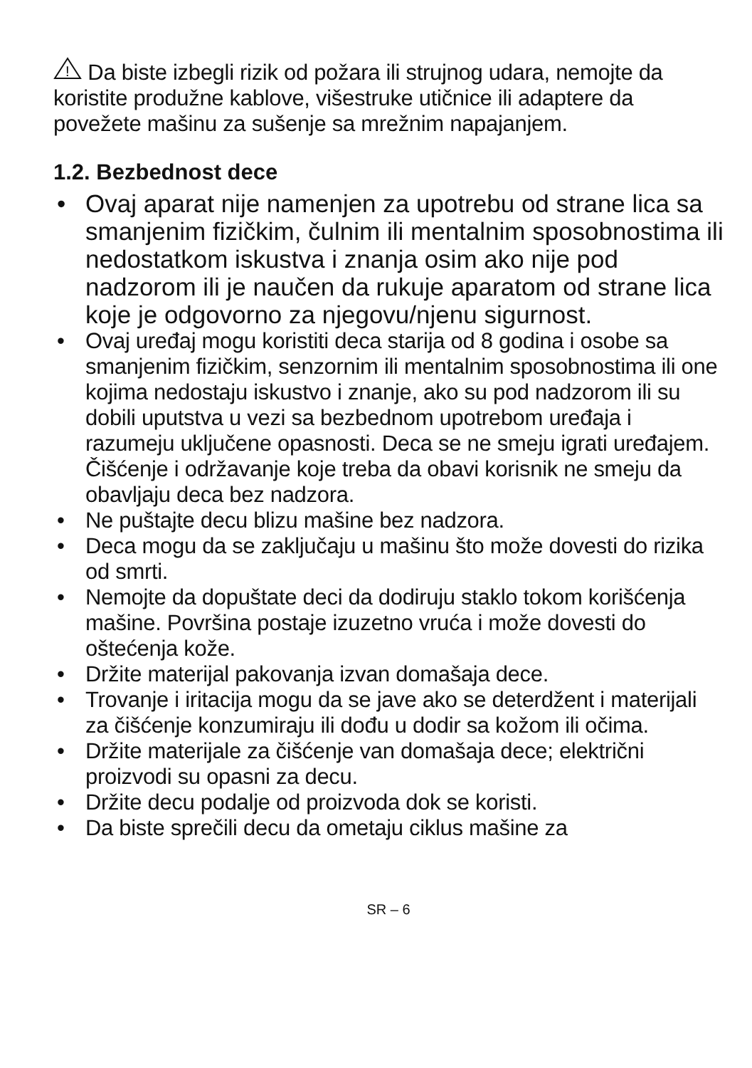!
Da biste izbegli rizik od požara ili strujnog udara, nemojte da koristite produžne kablove, višestruke utičnice ili adaptere da povežete mašinu za sušenje sa mrežnim napajanjem.
1.2. Bezbednost dece
• Ovaj aparat nije namenjen za upotrebu od strane lica sa smanjenim fizičkim, čulnim ili mentalnim sposobnostima ili nedostatkom iskustva i znanja osim ako nije pod nadzorom ili je naučen da rukuje aparatom od strane lica koje je odgovorno za njegovu/njenu sigurnost.
• Ovaj uređaj mogu koristiti deca starija od 8 godina i osobe sa smanjenim fizičkim, senzornim ili mentalnim sposobnostima ili one kojima nedostaju iskustvo i znanje, ako su pod nadzorom ili su dobili uputstva u vezi sa bezbednom upotrebom uređaja i razumeju uključene opasnosti. Deca se ne smeju igrati uređajem. Čišćenje i održavanje koje treba da obavi korisnik ne smeju da obavljaju deca bez nadzora.
• Ne puštajte decu blizu mašine bez nadzora.
• Deca mogu da se zaključaju u mašinu što može dovesti do rizika od smrti.
• Nemojte da dopuštate deci da dodiruju staklo tokom korišćenja mašine. Površina postaje izuzetno vruća i može dovesti do oštećenja kože.
• Držite materijal pakovanja izvan domašaja dece.
• Trovanje i iritacija mogu da se jave ako se deterdžent i materijali za čišćenje konzumiraju ili dođu u dodir sa kožom ili očima.
• Držite materijale za čišćenje van domašaja dece; električni proizvodi su opasni za decu.
• Držite decu podalje od proizvoda dok se koristi.
• Da biste sprečili decu da ometaju ciklus mašine za
SR – 6